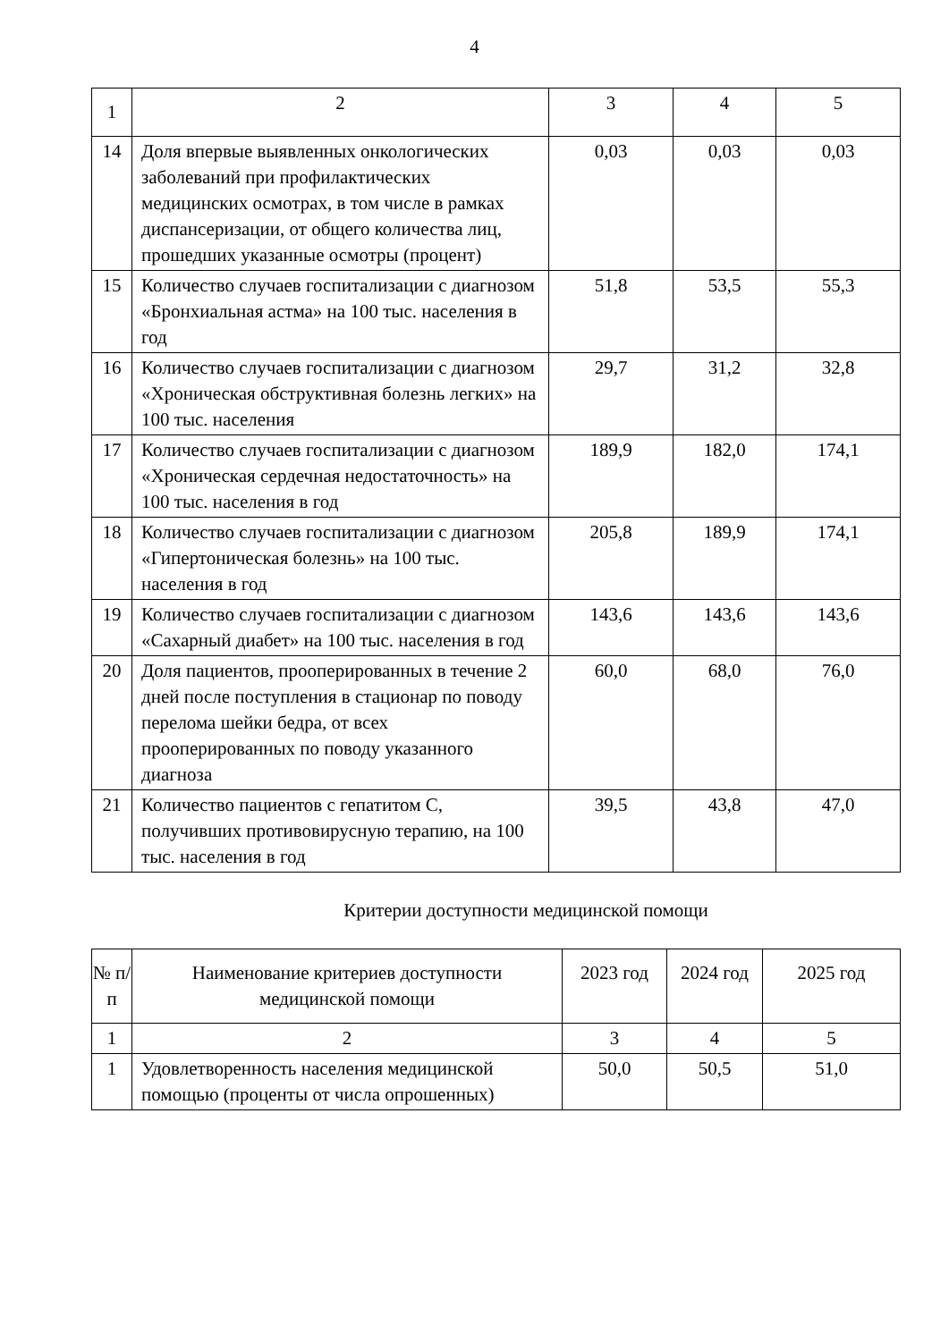4
| 1 | 2 | 3 | 4 | 5 |
| 14 | Доля впервые выявленных онкологических заболеваний при профилактических медицинских осмотрах, в том числе в рамках диспансеризации, от общего количества лиц, прошедших указанные осмотры (процент) | 0,03 | 0,03 | 0,03 |
| 15 | Количество случаев госпитализации с диагнозом «Бронхиальная астма» на 100 тыс. населения в год | 51,8 | 53,5 | 55,3 |
| 16 | Количество случаев госпитализации с диагнозом «Хроническая обструктивная болезнь легких» на 100 тыс. населения | 29,7 | 31,2 | 32,8 |
| 17 | Количество случаев госпитализации с диагнозом «Хроническая сердечная недостаточность» на 100 тыс. населения в год | 189,9 | 182,0 | 174,1 |
| 18 | Количество случаев госпитализации с диагнозом «Гипертоническая болезнь» на 100 тыс. населения в год | 205,8 | 189,9 | 174,1 |
| 19 | Количество случаев госпитализации с диагнозом «Сахарный диабет» на 100 тыс. населения в год | 143,6 | 143,6 | 143,6 |
| 20 | Доля пациентов, прооперированных в течение 2 дней после поступления в стационар по поводу перелома шейки бедра, от всех прооперированных по поводу указанного диагноза | 60,0 | 68,0 | 76,0 |
| 21 | Количество пациентов с гепатитом С, получивших противовирусную терапию, на 100 тыс. населения в год | 39,5 | 43,8 | 47,0 |
Критерии доступности медицинской помощи
| № п/п | Наименование критериев доступности медицинской помощи | 2023 год | 2024 год | 2025 год |
| --- | --- | --- | --- | --- |
| 1 | 2 | 3 | 4 | 5 |
| 1 | Удовлетворенность населения медицинской помощью (проценты от числа опрошенных) | 50,0 | 50,5 | 51,0 |